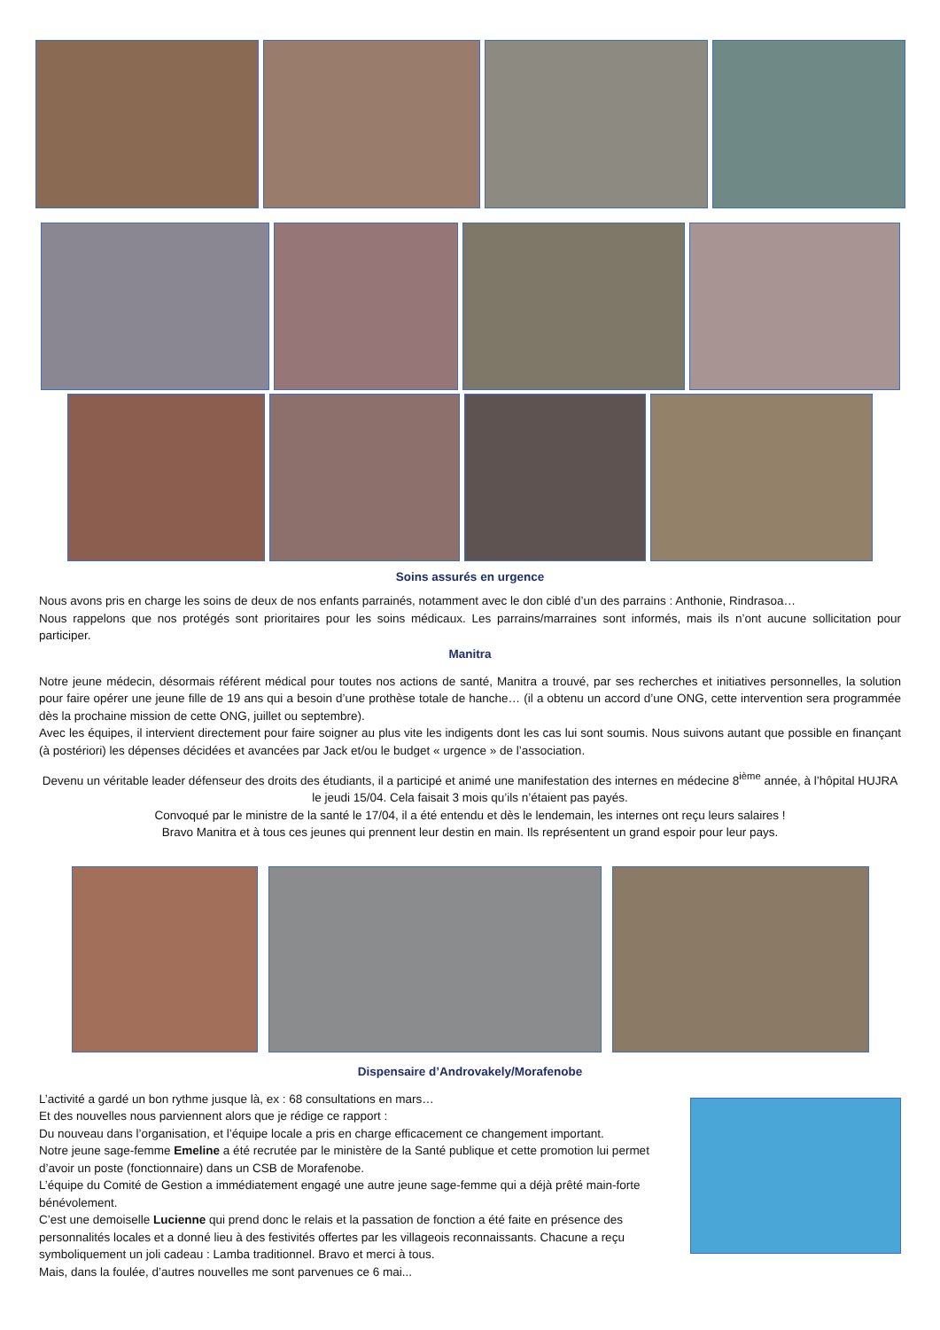Soins assurés en urgence
Nous avons pris en charge les soins de deux de nos enfants parrainés, notamment avec le don ciblé d’un des parrains : Anthonie, Rindrasoa…
Nous rappelons que nos protégés sont prioritaires pour les soins médicaux. Les parrains/marraines sont informés, mais ils n’ont aucune sollicitation pour participer.
Manitra
Notre jeune médecin, désormais référent médical pour toutes nos actions de santé, Manitra a trouvé, par ses recherches et initiatives personnelles, la solution pour faire opérer une jeune fille de 19 ans qui a besoin d’une prothèse totale de hanche… (il a obtenu un accord d’une ONG, cette intervention sera programmée dès la prochaine mission de cette ONG, juillet ou septembre).
Avec les équipes, il intervient directement pour faire soigner au plus vite les indigents dont les cas lui sont soumis. Nous suivons autant que possible en finançant (à postériori) les dépenses décidées et avancées par Jack et/ou le budget « urgence » de l’association.
Devenu un véritable leader défenseur des droits des étudiants, il a participé et animé une manifestation des internes en médecine 8<sup>ième</sup> année, à l’hôpital HUJRA le jeudi 15/04. Cela faisait 3 mois qu’ils n’étaient pas payés.
Convoqué par le ministre de la santé le 17/04, il a été entendu et dès le lendemain, les internes ont reçu leurs salaires !
Bravo Manitra et à tous ces jeunes qui prennent leur destin en main. Ils représentent un grand espoir pour leur pays.
Dispensaire d’Androvakely/Morafenobe
L’activité a gardé un bon rythme jusque là, ex : 68 consultations en mars…
Et des nouvelles nous parviennent alors que je rédige ce rapport :
Du nouveau dans l’organisation, et l’équipe locale a pris en charge efficacement ce changement important.
Notre jeune sage-femme Emeline a été recrutée par le ministère de la Santé publique et cette promotion lui permet d’avoir un poste (fonctionnaire) dans un CSB de Morafenobe.
L’équipe du Comité de Gestion a immédiatement engagé une autre jeune sage-femme qui a déjà prêté main-forte bénévolement.
C’est une demoiselle Lucienne qui prend donc le relais et la passation de fonction a été faite en présence des personnalités locales et a donné lieu à des festivités offertes par les villageois reconnaissants. Chacune a reçu symboliquement un joli cadeau : Lamba traditionnel. Bravo et merci à tous.
Mais, dans la foulée, d’autres nouvelles me sont parvenues ce 6 mai...